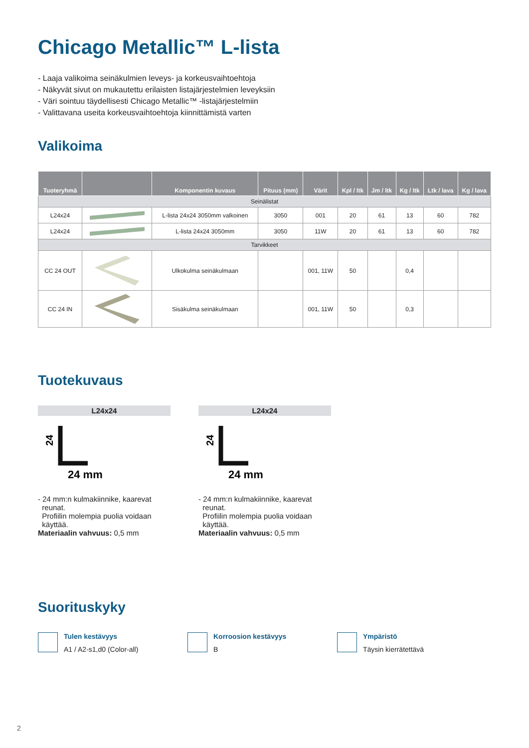Chicago Metallic™ L-lista
- Laaja valikoima seinäkulmien leveys- ja korkeusvaihtoehtoja
- Näkyvät sivut on mukautettu erilaisten listajärjestelmien leveyksiin
- Väri sointuu täydellisesti Chicago Metallic™ -listajärjestelmiin
- Valittavana useita korkeusvaihtoehtoja kiinnittämistä varten
Valikoima
| Tuoteryhmä | | Komponentin kuvaus | Pituus (mm) | Värit | Kpl / ltk | Jm / ltk | Kg / ltk | Ltk / lava | Kg / lava |
| --- | --- | --- | --- | --- | --- | --- | --- | --- | --- |
| Seinälistat | | | | | | | | | |
| L24x24 | | L-lista 24x24 3050mm valkoinen | 3050 | 001 | 20 | 61 | 13 | 60 | 782 |
| L24x24 | | L-lista 24x24 3050mm | 3050 | 11W | 20 | 61 | 13 | 60 | 782 |
| Tarvikkeet | | | | | | | | | |
| CC 24 OUT | | Ulkokulma seinäkulmaan | | 001, 11W | 50 | | 0,4 | | |
| CC 24 IN | | Sisäkulma seinäkulmaan | | 001, 11W | 50 | | 0,3 | | |
Tuotekuvaus
L24x24
24
24 mm
- 24 mm:n kulmakiinnike, kaarevat
reunat.
Profiilin molempia puolia voidaan
käyttää.
Materiaalin vahvuus: 0,5 mm
L24x24
24
24 mm
- 24 mm:n kulmakiinnike, kaarevat
reunat.
Profiilin molempia puolia voidaan
käyttää.
Materiaalin vahvuus: 0,5 mm
Suorituskyky
Tulen kestävyys
A1 / A2-s1,d0 (Color-all)
Korroosion kestävyys
B
Ympäristö
Täysin kierrätettävä
2